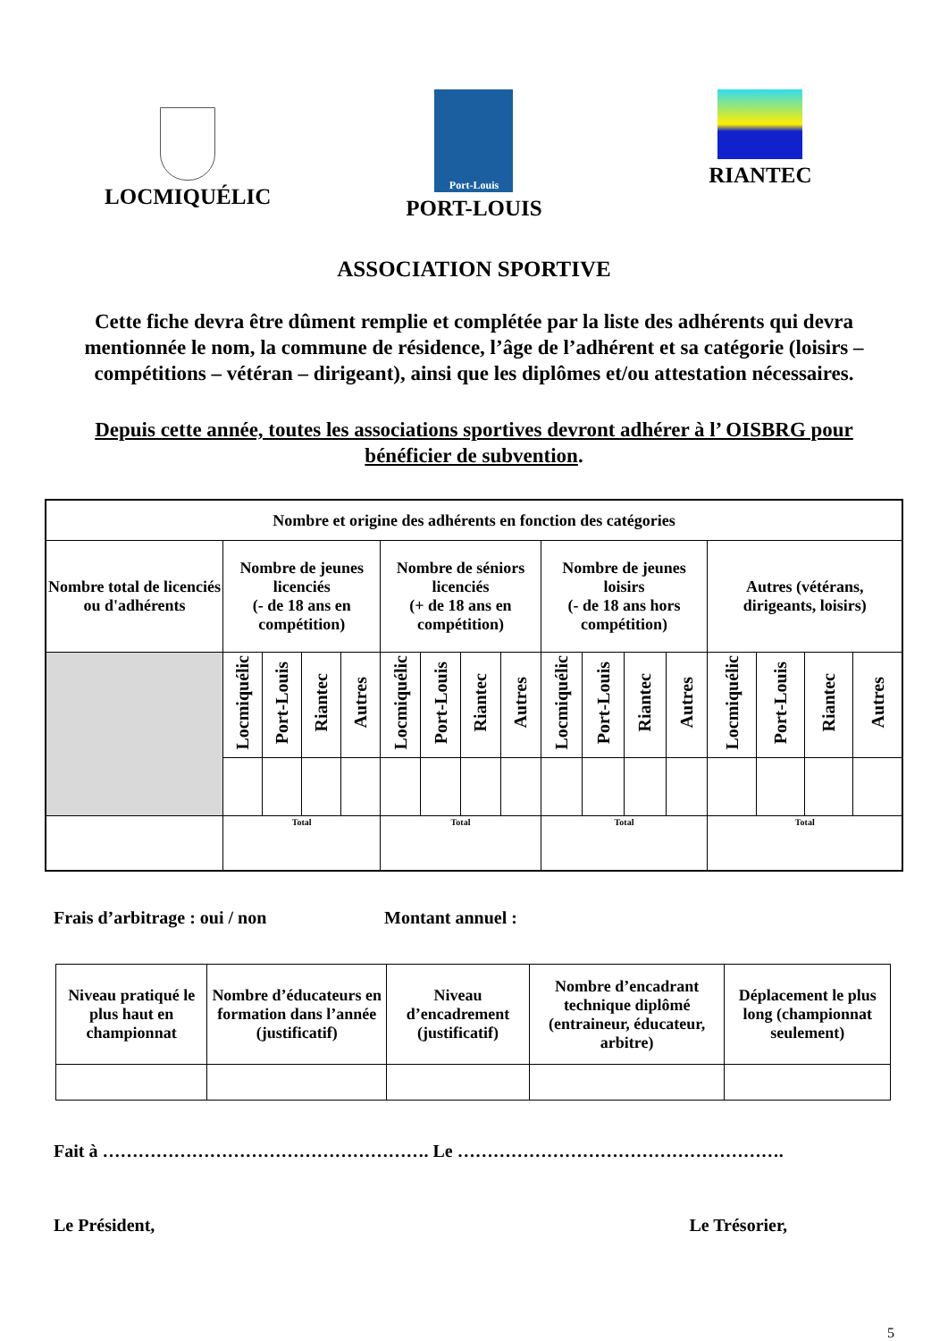LOCMIQUÉLIC
Port-Louis
PORT-LOUIS
RIANTEC
ASSOCIATION SPORTIVE
Cette fiche devra être dûment remplie et complétée par la liste des adhérents qui devra mentionnée le nom, la commune de résidence, l’âge de l’adhérent et sa catégorie (loisirs – compétitions – vétéran – dirigeant), ainsi que les diplômes et/ou attestation nécessaires.
Depuis cette année, toutes les associations sportives devront adhérer à l’ OISBRG pour bénéficier de subvention.
| Nombre et origine des adhérents en fonction des catégories | | | | | | | | | | | | | | | | |
| --- | --- | --- | --- | --- | --- | --- | --- | --- | --- | --- | --- | --- | --- | --- | --- | --- |
| Nombre total de licenciés ou d'adhérents | Nombre de jeunes licenciés (- de 18 ans en compétition) | | | | Nombre de séniors licenciés (+ de 18 ans en compétition) | | | | Nombre de jeunes loisirs (- de 18 ans hors compétition) | | | | Autres (vétérans, dirigeants, loisirs) | | | |
| | Locmiquélic | Port-Louis | Riantec | Autres | Locmiquélic | Port-Louis | Riantec | Autres | Locmiquélic | Port-Louis | Riantec | Autres | Locmiquélic | Port-Louis | Riantec | Autres |
| | Total | | | | Total | | | | Total | | | | Total | | | |
Frais d’arbitrage : oui / non Montant annuel :
| Niveau pratiqué le plus haut en championnat | Nombre d’éducateurs en formation dans l’année (justificatif) | Niveau d’encadrement (justificatif) | Nombre d’encadrant technique diplômé (entraineur, éducateur, arbitre) | Déplacement le plus long (championnat seulement) |
| --- | --- | --- | --- | --- |
Fait à ………………………………………………. Le ……………………………………………….
Le Président, Le Trésorier,
5